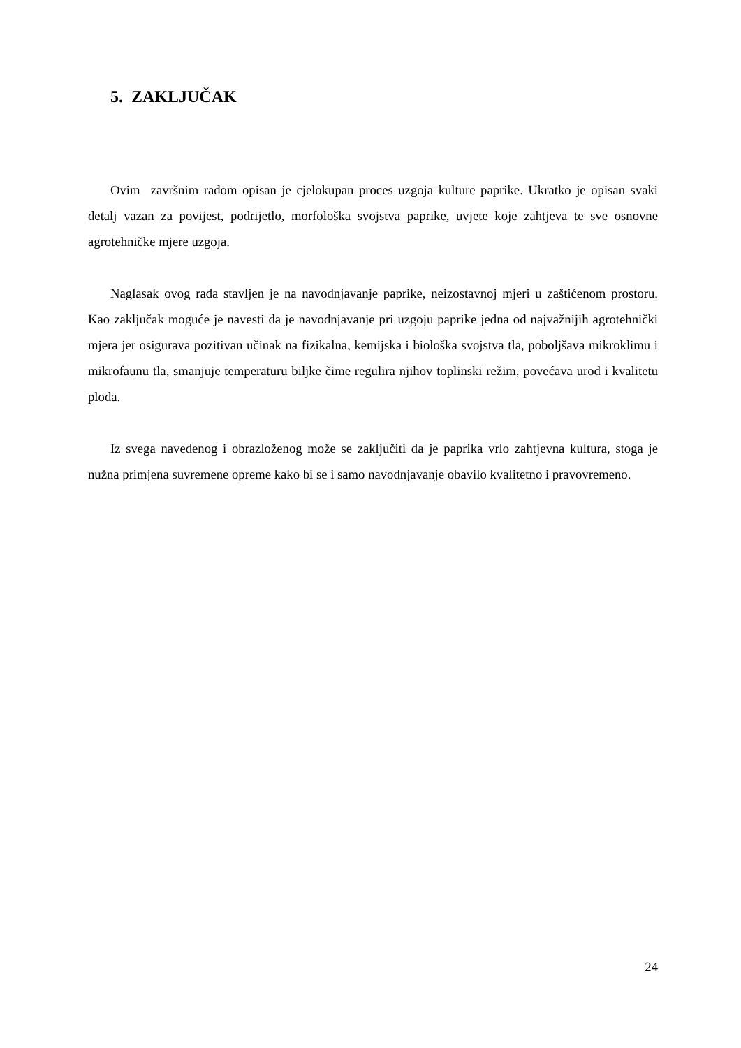5. ZAKLJUČAK
Ovim završnim radom opisan je cjelokupan proces uzgoja kulture paprike. Ukratko je opisan svaki detalj vazan za povijest, podrijetlo, morfološka svojstva paprike, uvjete koje zahtjeva te sve osnovne agrotehničke mjere uzgoja.
Naglasak ovog rada stavljen je na navodnjavanje paprike, neizostavnoj mjeri u zaštićenom prostoru. Kao zaključak moguće je navesti da je navodnjavanje pri uzgoju paprike jedna od najvažnijih agrotehnički mjera jer osigurava pozitivan učinak na fizikalna, kemijska i biološka svojstva tla, poboljšava mikroklimu i mikrofaunu tla, smanjuje temperaturu biljke čime regulira njihov toplinski režim, povećava urod i kvalitetu ploda.
Iz svega navedenog i obrazloženog može se zaključiti da je paprika vrlo zahtjevna kultura, stoga je nužna primjena suvremene opreme kako bi se i samo navodnjavanje obavilo kvalitetno i pravovremeno.
24